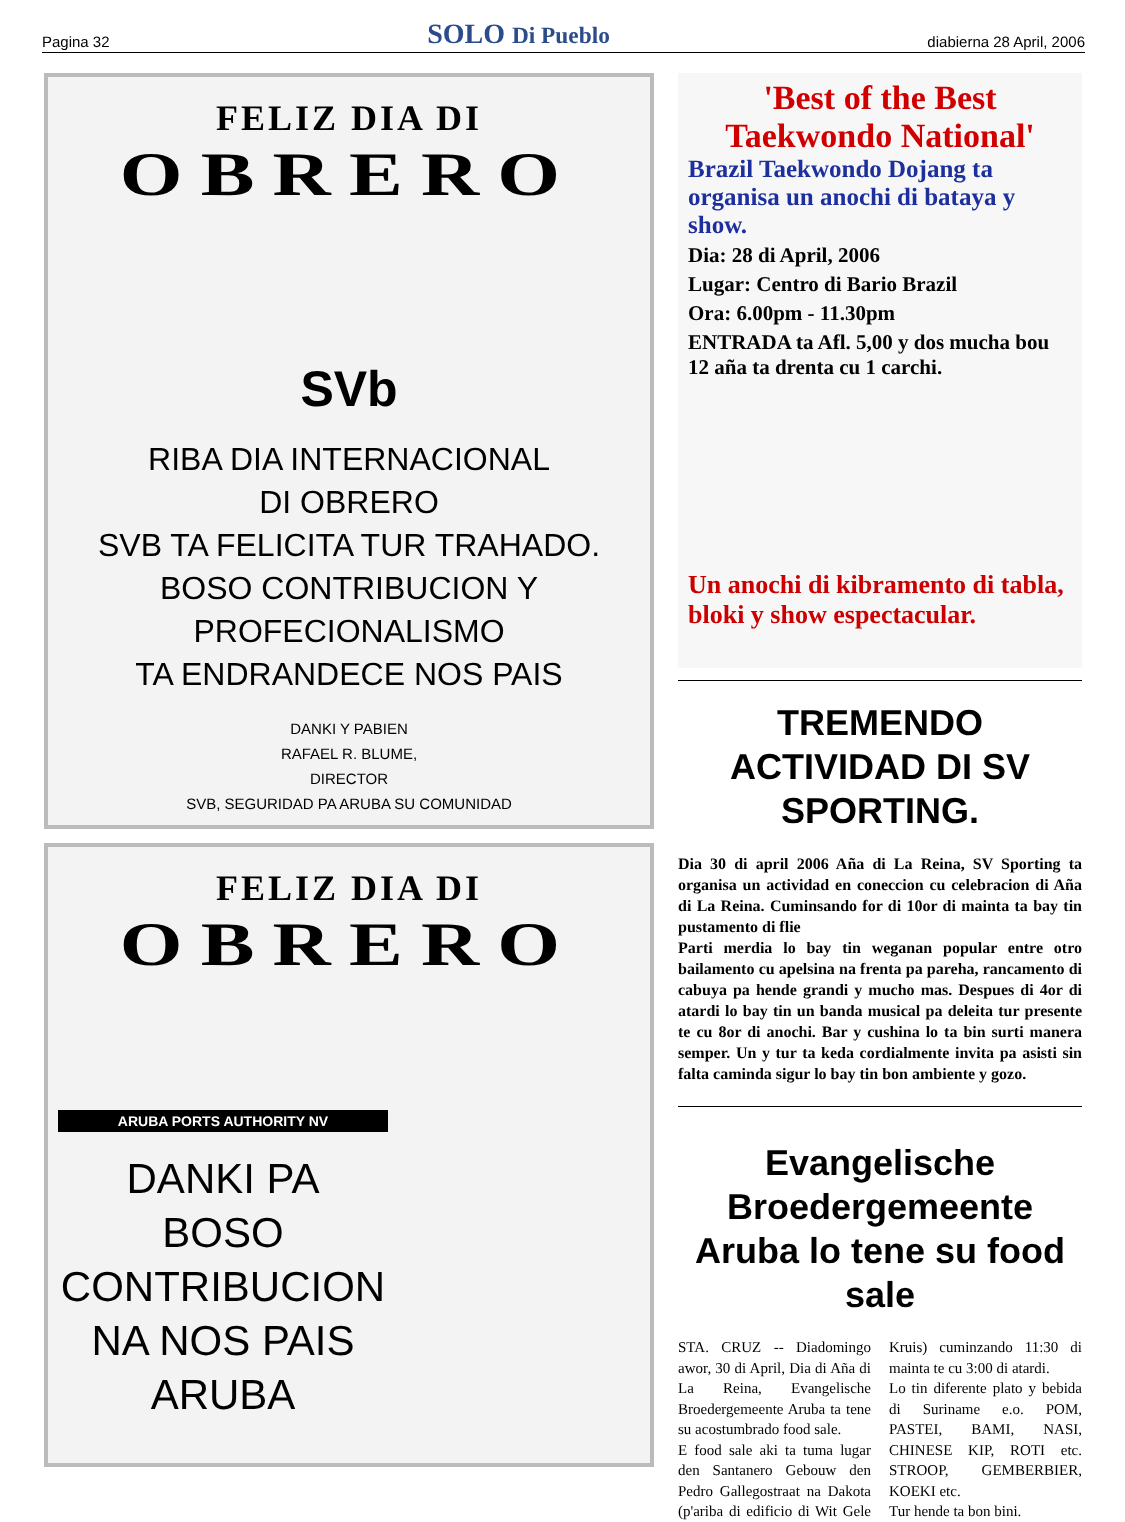Pagina 32 SOLO Di Pueblo diabierna 28 April, 2006
FELIZ DIA DI
OBRERO
SVb
RIBA DIA INTERNACIONAL
DI OBRERO
SVB TA FELICITA TUR TRAHADO.
BOSO CONTRIBUCION Y
PROFECIONALISMO
TA ENDRANDECE NOS PAIS
DANKI Y PABIEN
RAFAEL R. BLUME,
DIRECTOR
SVB, SEGURIDAD PA ARUBA SU COMUNIDAD
FELIZ DIA DI
OBRERO
ARUBA PORTS AUTHORITY NV
DANKI PA
BOSO
CONTRIBUCION
NA NOS PAIS
ARUBA
'Best of the Best Taekwondo National'
Brazil Taekwondo Dojang ta organisa un anochi di bataya y show.
Dia: 28 di April, 2006
Lugar: Centro di Bario Brazil
Ora: 6.00pm - 11.30pm
ENTRADA ta Afl. 5,00 y dos mucha bou 12 aña ta drenta cu 1 carchi.
Un anochi di kibramento di tabla, bloki y show espectacular.
TREMENDO ACTIVIDAD DI SV SPORTING.
Dia 30 di april 2006 Aña di La Reina, SV Sporting ta organisa un actividad en coneccion cu celebracion di Aña di La Reina. Cuminsando for di 10or di mainta ta bay tin pustamento di flie
Parti merdia lo bay tin weganan popular entre otro bailamento cu apelsina na frenta pa pareha, rancamento di cabuya pa hende grandi y mucho mas. Despues di 4or di atardi lo bay tin un banda musical pa deleita tur presente te cu 8or di anochi. Bar y cushina lo ta bin surti manera semper. Un y tur ta keda cordialmente invita pa asisti sin falta caminda sigur lo bay tin bon ambiente y gozo.
Evangelische Broedergemeente Aruba lo tene su food sale
STA. CRUZ -- Diadomingo awor, 30 di April, Dia di Aña di La Reina, Evangelische Broedergemeente Aruba ta tene su acostumbrado food sale.
E food sale aki ta tuma lugar den Santanero Gebouw den Pedro Gallegostraat na Dakota (p'ariba di edificio di Wit Gele Kruis) cuminzando 11:30 di mainta te cu 3:00 di atardi.
Lo tin diferente plato y bebida di Suriname e.o. POM, PASTEI, BAMI, NASI, CHINESE KIP, ROTI etc. STROOP, GEMBERBIER, KOEKI etc.
Tur hende ta bon bini.